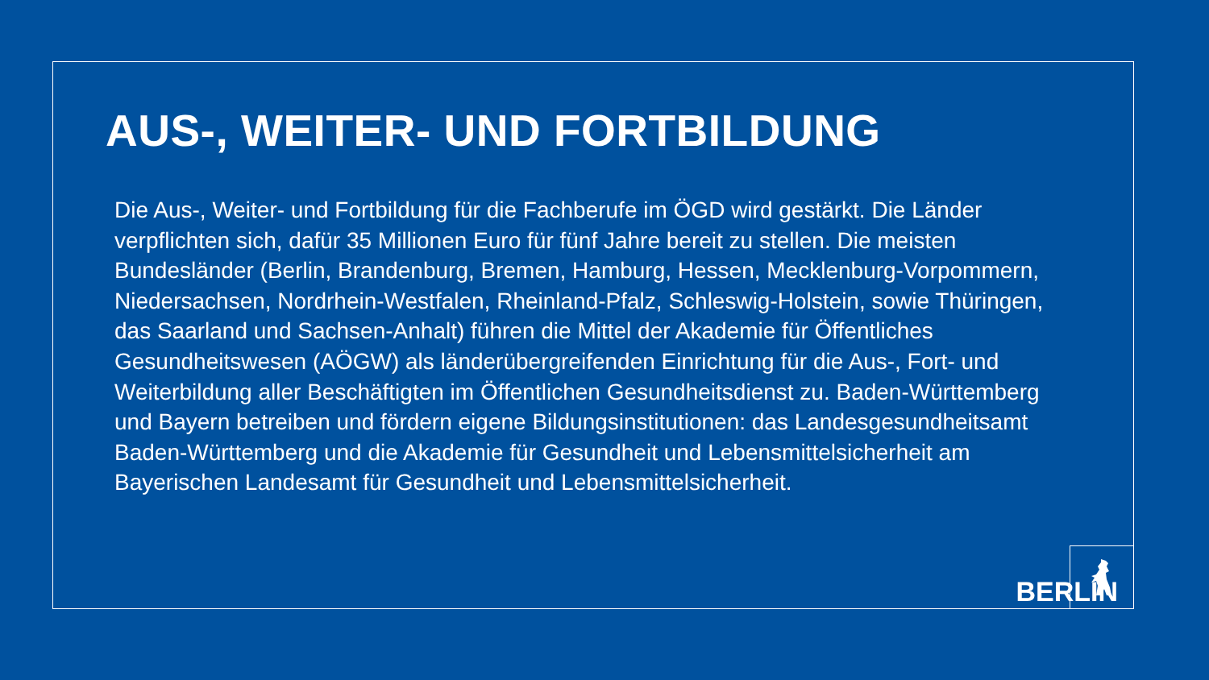AUS-, WEITER- UND FORTBILDUNG
Die Aus-, Weiter- und Fortbildung für die Fachberufe im ÖGD wird gestärkt. Die Länder verpflichten sich, dafür 35 Millionen Euro für fünf Jahre bereit zu stellen. Die meisten Bundesländer (Berlin, Brandenburg, Bremen, Hamburg, Hessen, Mecklenburg-Vorpommern, Niedersachsen, Nordrhein-Westfalen, Rheinland-Pfalz, Schleswig-Holstein, sowie Thüringen, das Saarland und Sachsen-Anhalt) führen die Mittel der Akademie für Öffentliches Gesundheitswesen (AÖGW) als länderübergreifenden Einrichtung für die Aus-, Fort- und Weiterbildung aller Beschäftigten im Öffentlichen Gesundheitsdienst zu. Baden-Württemberg und Bayern betreiben und fördern eigene Bildungsinstitutionen: das Landesgesundheitsamt Baden-Württemberg und die Akademie für Gesundheit und Lebensmittelsicherheit am Bayerischen Landesamt für Gesundheit und Lebensmittelsicherheit.
BERLIN